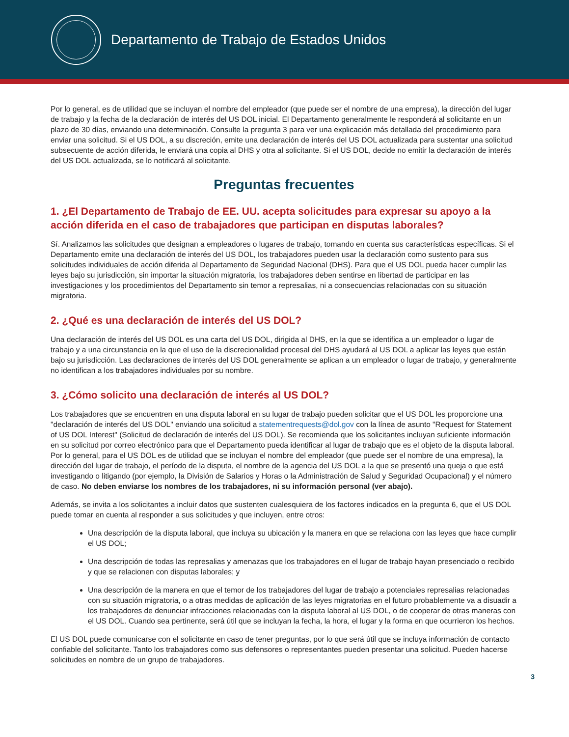Departamento de Trabajo de Estados Unidos
Por lo general, es de utilidad que se incluyan el nombre del empleador (que puede ser el nombre de una empresa), la dirección del lugar de trabajo y la fecha de la declaración de interés del US DOL inicial. El Departamento generalmente le responderá al solicitante en un plazo de 30 días, enviando una determinación. Consulte la pregunta 3 para ver una explicación más detallada del procedimiento para enviar una solicitud. Si el US DOL, a su discreción, emite una declaración de interés del US DOL actualizada para sustentar una solicitud subsecuente de acción diferida, le enviará una copia al DHS y otra al solicitante. Si el US DOL, decide no emitir la declaración de interés del US DOL actualizada, se lo notificará al solicitante.
Preguntas frecuentes
1. ¿El Departamento de Trabajo de EE. UU. acepta solicitudes para expresar su apoyo a la acción diferida en el caso de trabajadores que participan en disputas laborales?
Sí. Analizamos las solicitudes que designan a empleadores o lugares de trabajo, tomando en cuenta sus características específicas. Si el Departamento emite una declaración de interés del US DOL, los trabajadores pueden usar la declaración como sustento para sus solicitudes individuales de acción diferida al Departamento de Seguridad Nacional (DHS). Para que el US DOL pueda hacer cumplir las leyes bajo su jurisdicción, sin importar la situación migratoria, los trabajadores deben sentirse en libertad de participar en las investigaciones y los procedimientos del Departamento sin temor a represalias, ni a consecuencias relacionadas con su situación migratoria.
2. ¿Qué es una declaración de interés del US DOL?
Una declaración de interés del US DOL es una carta del US DOL, dirigida al DHS, en la que se identifica a un empleador o lugar de trabajo y a una circunstancia en la que el uso de la discrecionalidad procesal del DHS ayudará al US DOL a aplicar las leyes que están bajo su jurisdicción. Las declaraciones de interés del US DOL generalmente se aplican a un empleador o lugar de trabajo, y generalmente no identifican a los trabajadores individuales por su nombre.
3. ¿Cómo solicito una declaración de interés al US DOL?
Los trabajadores que se encuentren en una disputa laboral en su lugar de trabajo pueden solicitar que el US DOL les proporcione una "declaración de interés del US DOL" enviando una solicitud a statementrequests@dol.gov con la línea de asunto "Request for Statement of US DOL Interest" (Solicitud de declaración de interés del US DOL). Se recomienda que los solicitantes incluyan suficiente información en su solicitud por correo electrónico para que el Departamento pueda identificar al lugar de trabajo que es el objeto de la disputa laboral. Por lo general, para el US DOL es de utilidad que se incluyan el nombre del empleador (que puede ser el nombre de una empresa), la dirección del lugar de trabajo, el período de la disputa, el nombre de la agencia del US DOL a la que se presentó una queja o que está investigando o litigando (por ejemplo, la División de Salarios y Horas o la Administración de Salud y Seguridad Ocupacional) y el número de caso. No deben enviarse los nombres de los trabajadores, ni su información personal (ver abajo).
Además, se invita a los solicitantes a incluir datos que sustenten cualesquiera de los factores indicados en la pregunta 6, que el US DOL puede tomar en cuenta al responder a sus solicitudes y que incluyen, entre otros:
Una descripción de la disputa laboral, que incluya su ubicación y la manera en que se relaciona con las leyes que hace cumplir el US DOL;
Una descripción de todas las represalias y amenazas que los trabajadores en el lugar de trabajo hayan presenciado o recibido y que se relacionen con disputas laborales; y
Una descripción de la manera en que el temor de los trabajadores del lugar de trabajo a potenciales represalias relacionadas con su situación migratoria, o a otras medidas de aplicación de las leyes migratorias en el futuro probablemente va a disuadir a los trabajadores de denunciar infracciones relacionadas con la disputa laboral al US DOL, o de cooperar de otras maneras con el US DOL. Cuando sea pertinente, será útil que se incluyan la fecha, la hora, el lugar y la forma en que ocurrieron los hechos.
El US DOL puede comunicarse con el solicitante en caso de tener preguntas, por lo que será útil que se incluya información de contacto confiable del solicitante. Tanto los trabajadores como sus defensores o representantes pueden presentar una solicitud. Pueden hacerse solicitudes en nombre de un grupo de trabajadores.
3